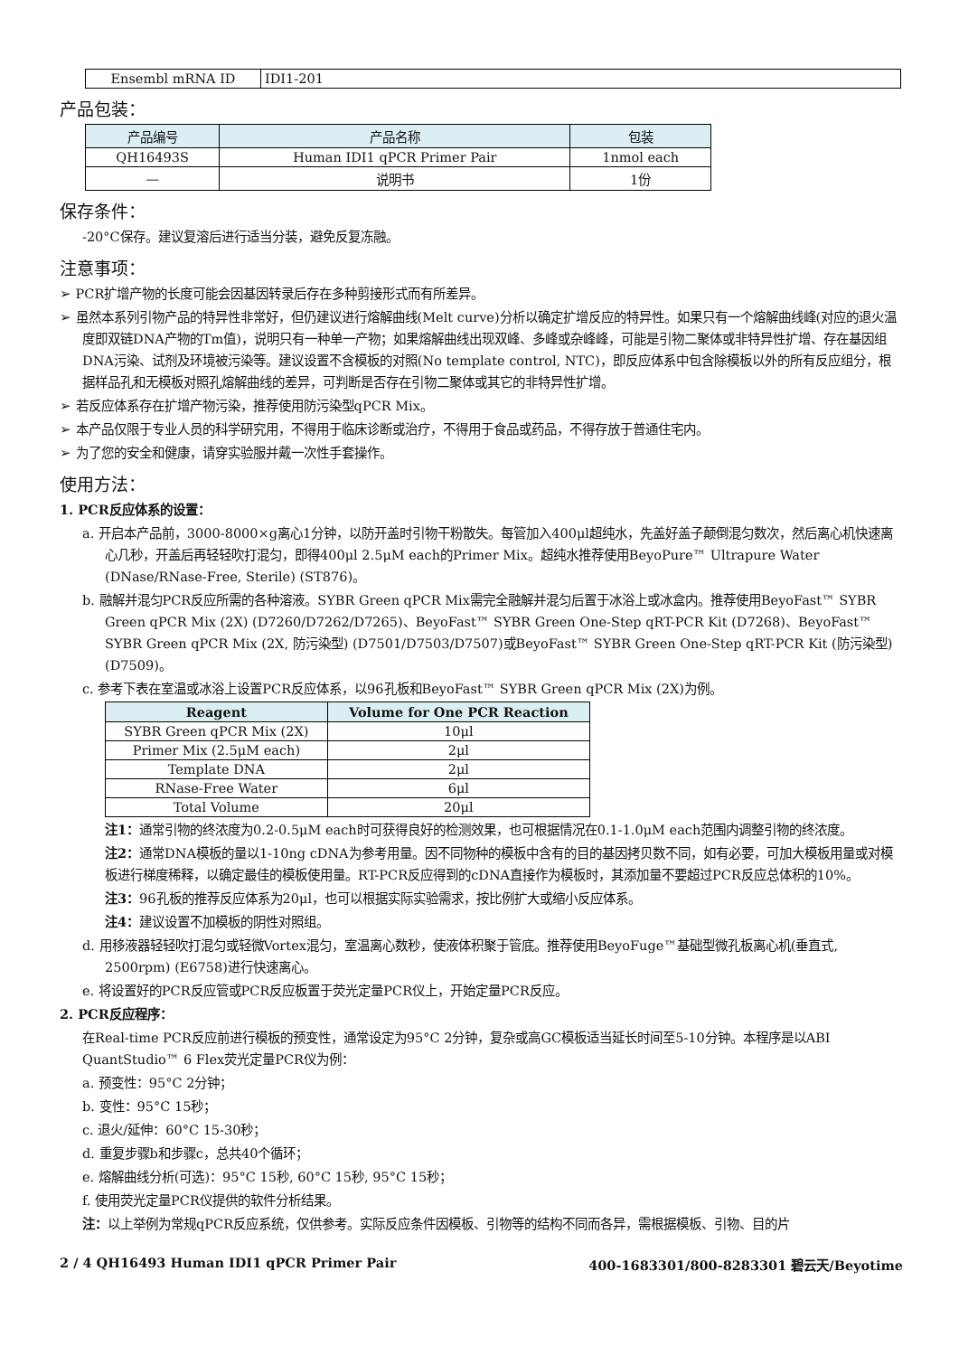| Ensembl mRNA ID | IDI1-201 |
产品包装：
| 产品编号 | 产品名称 | 包装 |
| --- | --- | --- |
| QH16493S | Human IDI1 qPCR Primer Pair | 1nmol each |
| — | 说明书 | 1份 |
保存条件：
-20°C保存。建议复溶后进行适当分装，避免反复冻融。
注意事项：
➢ PCR扩增产物的长度可能会因基因转录后存在多种剪接形式而有所差异。
➢ 虽然本系列引物产品的特异性非常好，但仍建议进行熔解曲线(Melt curve)分析以确定扩增反应的特异性。如果只有一个熔解曲线峰(对应的退火温度即双链DNA产物的Tm值)，说明只有一种单一产物；如果熔解曲线出现双峰、多峰或杂峰峰，可能是引物二聚体或非特异性扩增、存在基因组DNA污染、试剂及环境被污染等。建议设置不含模板的对照(No template control, NTC)，即反应体系中包含除模板以外的所有反应组分，根据样品孔和无模板对照孔熔解曲线的差异，可判断是否存在引物二聚体或其它的非特异性扩增。
➢ 若反应体系存在扩增产物污染，推荐使用防污染型qPCR Mix。
➢ 本产品仅限于专业人员的科学研究用，不得用于临床诊断或治疗，不得用于食品或药品，不得存放于普通住宅内。
➢ 为了您的安全和健康，请穿实验服并戴一次性手套操作。
使用方法：
1. PCR反应体系的设置：
a. 开启本产品前，3000-8000×g离心1分钟，以防开盖时引物干粉散失。每管加入400μl超纯水，先盖好盖子颠倒混匀数次，然后离心机快速离心几秒，开盖后再轻轻吹打混匀，即得400μl 2.5μM each的Primer Mix。超纯水推荐使用BeyoPure™ Ultrapure Water (DNase/RNase-Free, Sterile) (ST876)。
b. 融解并混匀PCR反应所需的各种溶液。SYBR Green qPCR Mix需完全融解并混匀后置于冰浴上或冰盒内。推荐使用BeyoFast™ SYBR Green qPCR Mix (2X) (D7260/D7262/D7265)、BeyoFast™ SYBR Green One-Step qRT-PCR Kit (D7268)、BeyoFast™ SYBR Green qPCR Mix (2X, 防污染型) (D7501/D7503/D7507)或BeyoFast™ SYBR Green One-Step qRT-PCR Kit (防污染型) (D7509)。
c. 参考下表在室温或冰浴上设置PCR反应体系，以96孔板和BeyoFast™ SYBR Green qPCR Mix (2X)为例。
| Reagent | Volume for One PCR Reaction |
| --- | --- |
| SYBR Green qPCR Mix (2X) | 10μl |
| Primer Mix (2.5μM each) | 2μl |
| Template DNA | 2μl |
| RNase-Free Water | 6μl |
| Total Volume | 20μl |
注1：通常引物的终浓度为0.2-0.5μM each时可获得良好的检测效果，也可根据情况在0.1-1.0μM each范围内调整引物的终浓度。
注2：通常DNA模板的量以1-10ng cDNA为参考用量。因不同物种的模板中含有的目的基因拷贝数不同，如有必要，可加大模板用量或对模板进行梯度稀释，以确定最佳的模板使用量。RT-PCR反应得到的cDNA直接作为模板时，其添加量不要超过PCR反应总体积的10%。
注3：96孔板的推荐反应体系为20μl，也可以根据实际实验需求，按比例扩大或缩小反应体系。
注4：建议设置不加模板的阴性对照组。
d. 用移液器轻轻吹打混匀或轻微Vortex混匀，室温离心数秒，使液体积聚于管底。推荐使用BeyoFuge™基础型微孔板离心机(垂直式, 2500rpm) (E6758)进行快速离心。
e. 将设置好的PCR反应管或PCR反应板置于荧光定量PCR仪上，开始定量PCR反应。
2. PCR反应程序：
在Real-time PCR反应前进行模板的预变性，通常设定为95°C 2分钟，复杂或高GC模板适当延长时间至5-10分钟。本程序是以ABI QuantStudio™ 6 Flex荧光定量PCR仪为例：
a. 预变性：95°C 2分钟；
b. 变性：95°C 15秒；
c. 退火/延伸：60°C 15-30秒；
d. 重复步骤b和步骤c，总共40个循环；
e. 熔解曲线分析(可选)：95°C 15秒, 60°C 15秒, 95°C 15秒；
f. 使用荧光定量PCR仪提供的软件分析结果。
注：以上举例为常规qPCR反应系统，仅供参考。实际反应条件因模板、引物等的结构不同而各异，需根据模板、引物、目的片
2 / 4 QH16493 Human IDI1 qPCR Primer Pair 400-1683301/800-8283301 碧云天/Beyotime